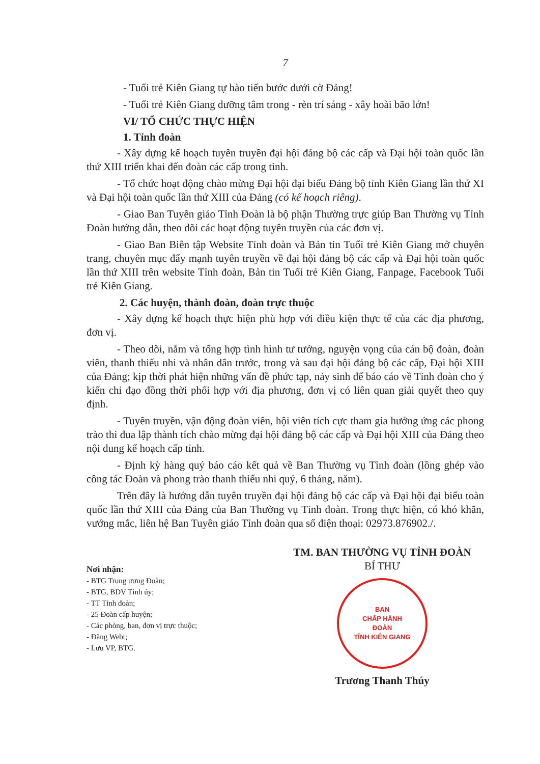7
- Tuổi trẻ Kiên Giang tự hào tiến bước dưới cờ Đảng!
- Tuổi trẻ Kiên Giang dưỡng tâm trong - rèn trí sáng - xây hoài bão lớn!
VI/ TỔ CHỨC THỰC HIỆN
1. Tỉnh đoàn
- Xây dựng kế hoạch tuyên truyền đại hội đảng bộ các cấp và Đại hội toàn quốc lần thứ XIII triển khai đến đoàn các cấp trong tỉnh.
- Tổ chức hoạt động chào mừng Đại hội đại biểu Đảng bộ tỉnh Kiên Giang lần thứ XI và Đại hội toàn quốc lần thứ XIII của Đảng (có kế hoạch riêng).
- Giao Ban Tuyên giáo Tỉnh Đoàn là bộ phận Thường trực giúp Ban Thường vụ Tỉnh Đoàn hướng dẫn, theo dõi các hoạt động tuyên truyền của các đơn vị.
- Giao Ban Biên tập Website Tỉnh đoàn và Bản tin Tuổi trẻ Kiên Giang mở chuyên trang, chuyên mục đẩy mạnh tuyên truyền về đại hội đảng bộ các cấp và Đại hội toàn quốc lần thứ XIII trên website Tỉnh đoàn, Bản tin Tuổi trẻ Kiên Giang, Fanpage, Facebook Tuổi trẻ Kiên Giang.
2. Các huyện, thành đoàn, đoàn trực thuộc
- Xây dựng kế hoạch thực hiện phù hợp với điều kiện thực tế của các địa phương, đơn vị.
- Theo dõi, nắm và tổng hợp tình hình tư tưởng, nguyện vọng của cán bộ đoàn, đoàn viên, thanh thiếu nhi và nhân dân trước, trong và sau đại hội đảng bộ các cấp, Đại hội XIII của Đảng; kịp thời phát hiện những vấn đề phức tạp, nảy sinh để báo cáo về Tỉnh đoàn cho ý kiến chỉ đạo đồng thời phối hợp với địa phương, đơn vị có liên quan giải quyết theo quy định.
- Tuyên truyền, vận động đoàn viên, hội viên tích cực tham gia hưởng ứng các phong trào thi đua lập thành tích chào mừng đại hội đảng bộ các cấp và Đại hội XIII của Đảng theo nội dung kế hoạch cấp tỉnh.
- Định kỳ hàng quý báo cáo kết quả về Ban Thường vụ Tỉnh đoàn (lồng ghép vào công tác Đoàn và phong trào thanh thiếu nhi quý, 6 tháng, năm).
Trên đây là hướng dẫn tuyên truyền đại hội đảng bộ các cấp và Đại hội đại biểu toàn quốc lần thứ XIII của Đảng của Ban Thường vụ Tỉnh đoàn. Trong thực hiện, có khó khăn, vướng mắc, liên hệ Ban Tuyên giáo Tỉnh đoàn qua số điện thoại: 02973.876902./.
Nơi nhận:
- BTG Trung ương Đoàn;
- BTG, BDV Tỉnh ủy;
- TT Tỉnh đoàn;
- 25 Đoàn cấp huyện;
- Các phòng, ban, đơn vị trực thuộc;
- Đăng Webt;
- Lưu VP, BTG.
TM. BAN THƯỜNG VỤ TỈNH ĐOÀN
BÍ THƯ
BAN
CHẤP HÀNH
ĐOÀN
TỈNH KIÊN GIANG
Trương Thanh Thúy